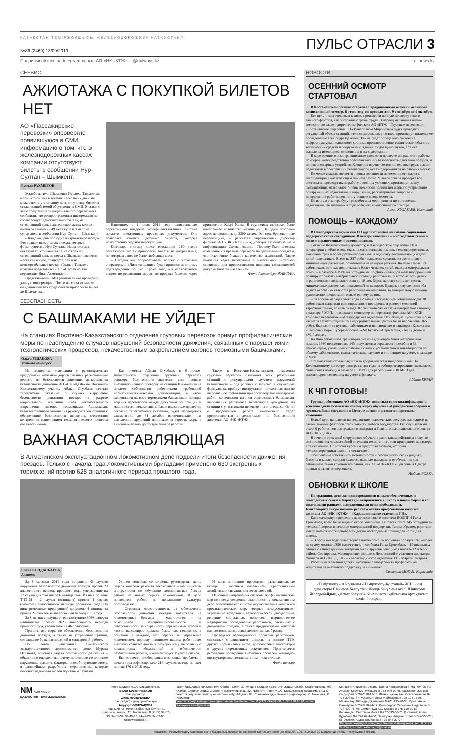ҚАЗАҚСТАН ТЕМІРЖОЛШЫСЫ ЖЕЛЕЗНОДОРОЖНИК КАЗАХСТАНА
№86 (2469) 13/09/2019
ПУЛЬС ОТРАСЛИ 3
Подписывайтесь на telegram-канал АО «НК «ҚТЖ» – @railways.kz railnews.kz
СЕРВИС
АЖИОТАЖА С ПОКУПКОЙ БИЛЕТОВ НЕТ
АО «Пассажирские перевозки» опровергло появившуюся в СМИ информацию о том, что в железнодорожных кассах компании отсутствуют билеты в сообщении Нур-Султан – Шымкент.
Руслан РАХМЕТОВ
Жалоба жителя Шымкента Нурдоса Тажметова о том, что он уже в течение нескольких дней не может покинуть столицу из-за отсутствия билетов стала главной темой обсуждения в СМИ. В связи с этим представители национального перевозчика сообщили, что распространенная информация не соответствует действительности. Так, на сегодняшний день в железнодорожных кассах имеются в наличии 49 мест купе и 9 мест на супер-люкс в сообщении Нур-Султан – Шымкент.
– Каждый день проходит по три-четыре поезда. Это транзитные, а также поезда, которые формируются в Нур-Султане. Наша система показывает, что начиная с 6 сентября по сегодняшний день на поезд в Шымкент имеются места как в купе, плацкарте, так и на комфортабельные поезда «Тұлпар-Тальго», – отметил представитель АО «Пассажирские перевозки» Диас Ахметшарип.
Представители СМИ решили лично проверить данную информацию. После нескольких минут ожидания они без труда смогли приобрести билет до Шымкента.
Напомним, с 1 июля 2019 года национальным перевозчиком внедрена усовершенствованная система продажи электронных проездных документов. Она позволяет снизить дефицит билетов, которые искусственно создают перекупщики.
Благодаря системе «лист ожидания» 240 тысяч пассажиров смогли приобрести билеты на направления, по которым ранее не было свободных мест.
– Сегодня мы прорабатываем вопрос с сотовыми операторами. «Лист ожидания» будет привязан к системе подтверждения по смс. Кроме того, мы отрабатываем вопрос по реализации модуля по продаже билетов через приложение Kaspi банка. В групповых поездках было наибольшее количество махинаций. На один почтовый адрес приходилось до 2500 заявок. Это недобросовестные перекупщики, – рассказал управляющий директор филиала АО «НК «ҚТЖ» – «Дирекция автоматизации и цифровизации» Салмен Амрин. – Поэтому были внесены изменения и в правила перевозок по групповым поездкам, что исключило большое количество махинаций. Также компания ведет переговоры с известными интернет-сервисами для предоставления широких возможностей покупки билетов населением.
Фото Александра ЖАБЧУКА
БЕЗОПАСНОСТЬ
С БАШМАКАМИ НЕ УЙДЕТ
На станциях Восточно-Казахстанского отделения грузовых перевозок примут профилактические меры по недопущению случаев нарушений безопасности движения, связанных с нарушениями технологических процессов, некачественным закреплением вагонов тормозными башмаками.
Ольга УШАКОВА
Усть-Каменогорск
На планерном совещании с руководителями предприятий железной дороги главный региональный ревизор по безопасности движения департамента безопасности движения АО «НК «ҚТЖ» по Восточно-Казахстанскому участку Айдын Огузбаев зачитал телеграфное указание о случаях нарушения безопасности движения поездов в разрезе национальной компании из-за некачественного закрепления вагонов тормозными башмаками, безответственного отношения руководителей станций к обеспечению безопасности движения, отсутствия контроля за выполнением технологического процесса его участниками.
Как отметил Айдын Огузбаев, в Восточно-Казахстанском отделении грузовых перевозок ревизоры безопасности движения уже провели внезапную ночную проверку на станции Шемонаиха на предмет соблюдения работниками требований нормативно-технической документации, в части закрепления вагонов тормозными башмаками, порядка ведения переговоров между дежурным по станции и машинистами локомотивов. Такие внезапные проверки, согласно телеграфному указанию, будут проводиться ежемесячно, до 31 декабря включительно, при выявлении нарушений принимаются строгие меры к виновным вплоть до отстранения от работы.
Также в Восточно-Казахстанском отделении грузовых перевозок ознакомят всех работников станций с допущенными случаями нарушений безопасности – под роспись с записью в служебных формулярах, пройдут инструктажи причастных лиц по выполнению требований при производстве маневровых работ, закрепления вагонов тормозными башмаками, выполнения регламента переговоров дежурного по станции с участниками перевозочного процесса. Отчет о проделанной работе ежемесячно будет предоставляться в департамент по безопасности движения АО «НК «ҚТЖ».
ВАЖНАЯ СОСТАВЛЯЮЩАЯ
В Алматинском эксплуатационном локомотивном депо подвели итоги безопасности движения поездов. Только с начала года локомотивными бригадами применено 630 экстренных торможений против 628 аналогичного периода прошлого года.
Елена КОЛДАСБАЕВА,
Алматы
За 8 месяцев 2019 года допущено 6 случаев нарушения безопасности движения поездов против 23 аналогичного периода прошлого года, уменьшение на 17 случаев, в том числе 6 инцидентов. Из них по вине ТЧЭ-28 – 2 случая (инцидент) против 1 случая (событие) аналогичного периода прошлого года. По вине ремонтных предприятий допущено 4 инцидента против 22 случаев за аналогичный период 2018 года.
За 8 месяцев текущего года поступило 3093 рапорта машинистов против 2626 аналогичного периода прошлого года, увеличение на 467 рапортов.
Приняты все меры по обеспечению безопасности движения поездов, а также на устранение причин, сокращение браков в поездной и маневровой работе.
По словам начальника Алматинского эксплуатационного локомотивного депо Мурата Оспанова, основная задача безопасности движения – объективно определить, почему произошло то или иное нарушение, выявить факторы, способствующие этому, в дальнейшем разработать мероприятия, которые поставят надежный заслон подобным случаям.
Усилен контроль со стороны руководства депо, отдела контроля ремонта локомотивов и машинистов-инструкторов по обучению локомотивных бригад работе на новых сериях локомотивов. В депо проводится работа по повышению культуры производства.
– Огромная ответственность за обеспечение безопасности движения поездов возложена на локомотивные бригады – машинистов и их помощников. Дисциплинированность и ответственность за сохранность перевозимых грузов и жизни пассажиров должны быть, как говорится, в сознании у каждого, кто берется за управление локомотивом, поэтому прививаем нашим работникам высокую сознательность к безупречному выполнению должностных обязанностей и обеспечению безаварийной работы, – комментирует Мурат Оспанов.
Выпас скота – злободневная и затяжная проблема, с начала года зафиксировано 216 случаев наезда на скот против 176 в 2018 году.
И хотя постоянно проводятся разъяснительные беседы с местным населением, крестьянскими хозяйствами, ситуация остается сложной.
Основные направления системы профилактических мер по предупреждению аварийности в локомотивном депо обеспечиваются путем осуществления комплекса профилактических мер, которые предусматривают укрепление трудовой и технологической дисциплины, решение социальных вопросов; периодическое медицинское обследование работников, связанных с движением поездов, а также предрейсовый контроль над состоянием здоровья локомотивных бригад.
Проводятся периодические проверки работников, связанных с движением поездов, на знание ПТЭ, других нормативных актов, должностных инструкций и других нормативных документов. Практикуется регулярное проведение внезапных проверок командно-инструкторским составом, в том числе ночных.
Фото автора
НОВОСТИ
ОСЕННИЙ ОСМОТР СТАРТОВАЛ
В Костанайском регионе стартовал традиционный осенний месячный комиссионный осмотр. В этом году он проводится с 9 сентября по 9 октября.
Его цель – подготовиться к зиме, произвести полную проверку такого важного фактора, как состояние охраны труда. В период месячника члены комиссии во главе с директором филиала АО «КТЖ – Грузовые перевозки» – «Костанайское отделение ГП» Вячеславом Мироновым будут проводить регулярный объезд станций, железнодорожных участков, произведут тщательное обследование всех подразделений. Также будет определено состояние инфраструктуры, подвижного состава, производственно-технических объектов, технических средств и сооружений, зданий, подъездных путей, а также выявлены имеющиеся отклонения в их содержании.
В ходе осеннего осмотра внимание уделяется проверке исправности работы приборов, непосредственно обеспечивающих безопасность движения поездов, и противопожарных устройств. Комиссия изучит состояние охраны труда, выявит недостатки в обеспечении безопасности железнодорожников на рабочих местах.
Не менее важным является оценка готовности локомотивного парка к эксплуатации в наступающем зимнем сезоне. У локомотивов проверят все системы и переведут их на работу в зимних условиях, произведут смену смазывающих материалов. Члены комиссии принимают меры по устранению обнаруженных недостатков и нарушений, рассматривают вопросы и предложения работников, поступившие в ходе осмотра.
По итогам осмотра будут разработаны мероприятия по устранению недостатков, выявленных в ходе осеннего комиссионного осмотра.
Аслан КУДАБАЕВ, Костанай
ПОМОЩЬ – КАЖДОМУ
В Павлодарском отделении ГП уделяют особое внимание социальной поддержке своих сотрудников. В центре внимания – многодетные семьи и люди с ограниченными возможностями.
Согласно Коллективному договору, в Павлодарском отделении ГП в преддверии учебного года оказана материальная помощь железнодорожникам, имеющим трех и более детей-школьников, в одиночку воспитывающим двух детей-школьников. Всего на 387 ребят выделены средства из расчета двух минимальных расчетных показателей на каждого ребенка. Ко Дню семьи 174 работникам, которые воспитывают более четырех детей, оказана материальная помощь в размере 4 МРП на сотрудника. Ко Дню инвалидов железнодорожники планируют оказать материальную помощь работникам, у которых есть дети с ограниченными возможностями до 18 лет. Здесь выплата составит десять минимальных расчетных показателей на каждого. Правда, в случае, если оба родителя ребенка являются работниками компании, то материальную помощь руководство предоставит только одному из них.
– За восемь месяцев этого года в связи с наступлением юбилейных дат 38 работникам выделили единовременное поощрение в размере месячной тарифной ставки, то есть оклада. 82 пенсионерам оказана материальная помощь в размере 7 МРП, – рассказала менеджер по персоналу филиала АО «КТЖ – Грузовые перевозки» – «Павлодарское отделение ГП» Жулдыз Кусаинова. – Что касается летнего отдыха, то в оздоровительные центры были направлены 165 ребят. Выделяются путевки работникам и пенсионерам в санатории Казахстана «Сосновый бор», Курорт-Боровое, «Ак Булак», «Сарыагаш», «Ақ су демі» и «Мойылды».
Ко Дню работников транспорта оказана единовременная материальная помощь 1930 пенсионерам, 145 получателям отраслевого пособия и 33 пенсионерам, уволенным с работы в связи с установлением инвалидности по общему заболеванию, травматическим случаям и состоящим на учете, в размере 2 МРП.
Стальная магистраль следит и за здоровьем железнодорожников. По Коллективному договору один раз в два года на зубопротезирование оказывается финансовая помощь в размере 15 МРП для работников и 10 МРП для пенсионеров, состоящих на учете в филиале.
Айдана ЕРТАЙ
К ЧП ГОТОВЫ!
Группа работников АО «НК «ҚТЖ» повысила свою квалификацию и успешно сдала экзамен по новому курсу обучения «Гражданская оборона и чрезвычайные ситуации» в Центре оценки и развития персонала компании.
Новый курс направлен на сохранение человеческих ресурсов как одного из самых важных факторов стабильности любого государства. Его слушателями стали 9 работников центрального аппарата и Главного вычислительного центра АО «НК «ҚТЖ».
В течение трех дней сотрудников обучали правильным действиям в случае возникновения чрезвычайной ситуации техногенного или природного характера, а также войны. По итогам курса им предстоял экзамен, который железнодорожники сдали на «отлично».
Обеспечение собственной безопасности и безопасности своих родных, близких и коллег сегодня является важным навыком, в особенности для работников такой крупной компании, как АО «НК «ҚТЖ», уверены в Центре оценки и развития персонала.
Любовь РОВБА
ОБНОВКИ К ШКОЛЕ
По традиции, дети железнодорожников из малообеспеченных и многодетных семей в Караганде отправились в школу в новой форме и со школьными ранцами, наполненными всем необходимым. Благотворительную помощь ребятам оказал профсоюзный комитет филиала АО «НК «ҚТЖ» – «Карагандинское отделение ГП».
Как подчеркнул председатель профсоюзного комитета НОДПГ-4 Галы Ермекбаев, всего было выдано около миллиона 850 тысяч тенге 245 сотрудникам железной дороги в качестве материальной поддержки. Таким образом, родители имели возможность приобрести детям необходимые принадлежности для школы.
– В прошлом году благотворительную помощь получили порядка 187 человек на сумму миллион 350 тысяч тенге, – сообщил Галы Ермекбаев. – 15 школьных ранцев с канцелярскими товарами были вручены учащимся школ №12 и №55 района Сортировка. Мероприятие прошло в День знаний с участием директора филиала АО «НК «ҚТЖ» – «Карагандинское отделение ГП» Марата Омарова.
Работники железной дороги выразили благодарность профсоюзным комитетам за оказанную поддержку и внимание.
Светлана МОГАЙ, Караганда
«Теміржолсу» АҚ ұжымы «Теміржолсу-Қостанай» ЖШС-нің директоры Шакиров Бексұлтан Жолдыбайұлына әкесі Шакиров Жолдыбайдың қайтыс болуына байланысты қайғысына ортақтасып, көңіл білдіреді.
NM NUR MEDIA
ҚАЗАҚСТАН ТЕМІРЖОЛШЫСЫ
«Нұр-Медиа» ЖШС Бас директоры
Болат КАЛЬЯНБЕКОВ
Бас редактор
Дина МУЗДУБАЕВА
Бас редактордың орынбасары
Меруерт ӨМІРЗАҚОВА
Редакцияның мекен-жайы: Нұр-Сұлтан қ., Кенесары, көшесі, 25. Бөлім тел.: 8 (7172) 94-57-93, 94-55-34, 94-40-37, 94-42-09, 94-52-88, railnews@mail.ru
Газет басылатын қалалар: Нұр-Сұлтан, Сілеті 30 «Медиа-холдинг «ERNUR» ЖШС; Ақтөбе, Смағұлов көш., 9/2, «Хабар-Сервис» ЖШС; Шымкент, Әлімқұлов көш., 22, «ERNUR Print» ЖШС. Басылымның таралымы 14114. Газет тарату жөне жеткізу қызметінен «Нұр-Медиа» ЖШС айналысады. Кезекші редакторлар: С. Бакесова, Р. Рахметов
Газетті тарату жөніндегі менеджер Асель Распаева, тел.: 8 (7172) 94-52-88, 8 775 198 15 61, e-mail: raspayeva.assel@mail.ru
Меншікті тілшілер: Алматы: Елена Колдасбаева 8-701-794-98-80; Атырау: Қосуйым Мұқашев 8-778-946-09-66; Шымкент: Жансая Сыдықбай 8-707-390-17-18; Шығыс Қазақстан: Ольга Ушакова 8-777-203-51-87; Жамбыл: Әсел Жайнақова 8-705-104-77-55; Маңғыстау: Шахида Джуманова 8-701-195-70-35; Орал: Анна Панищева 8-707-910-74-17; Қызылорда: Сабыржан Нәдірбаев 8-778-409-78-59; Семей: Қуаныш Қожаев 8-775-710-70-53; Қарағанды: Светлана Могай 8-777-893-66-76; Қостанай: Аслан Кудабаев 8-705-267-44-00; Павлодар: Айдана Ертай 8-747-535-21-58; Ақтөбе: Ардақ Ерубаева 8-702-843-27-97
Жарнама жөніндегі менеджер Жанель Сағындықова, тел. 8 (7172) 24-95-44, e-mail: reklama_hit@mail.ru
Қазақстан Республикасы Баспасөз және бұқаралық ақпарат ісі жөніндегі Ұлттық агенттігінде тіркеліп, 1997 жылдың 30 шілдесінде №601 тіркеу куәлігі берілді.